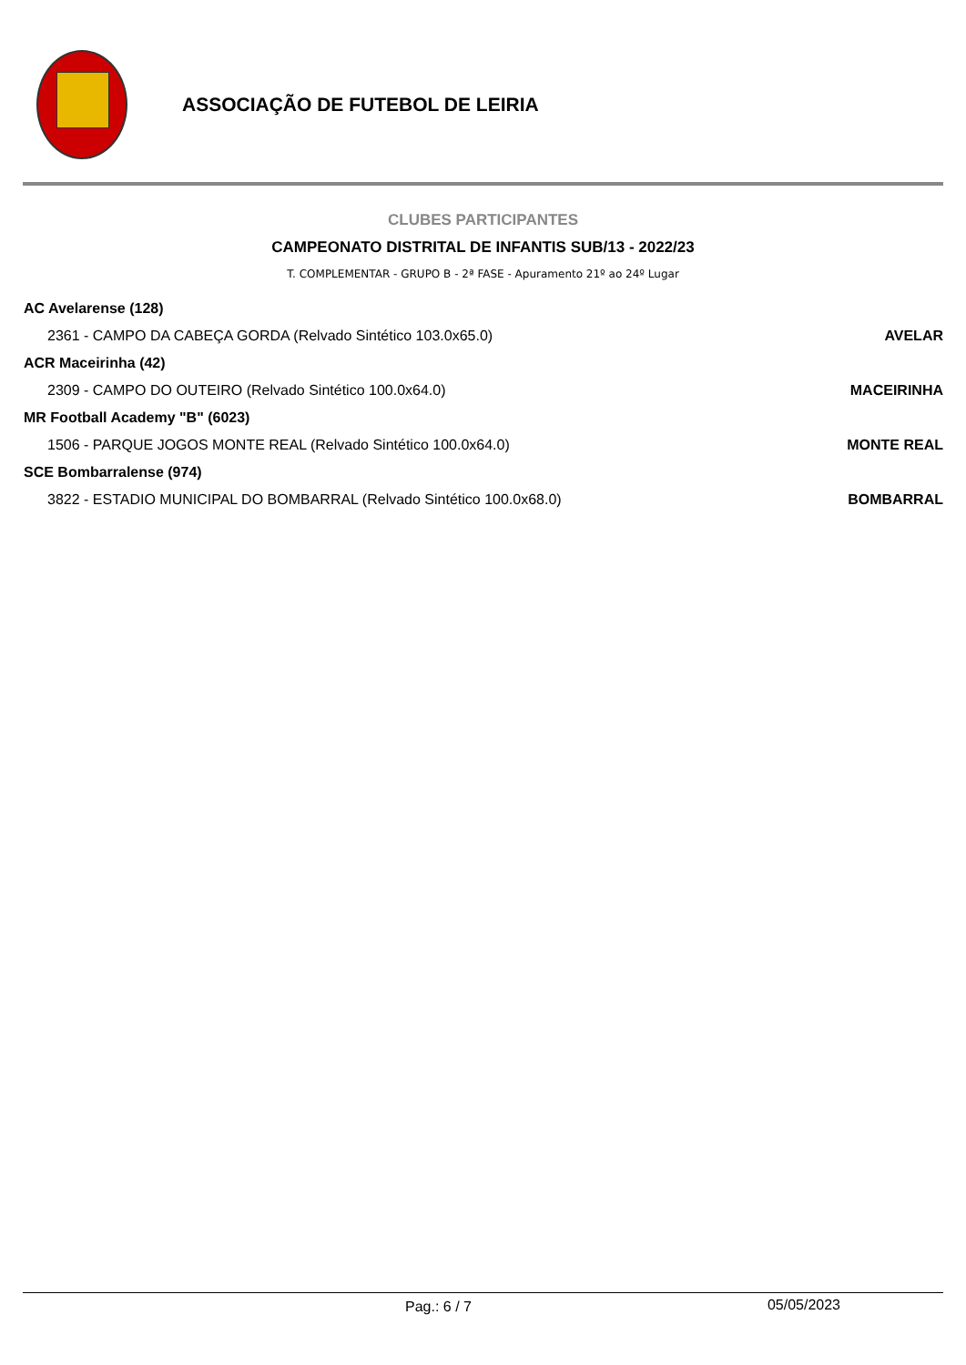ASSOCIAÇÃO DE FUTEBOL DE LEIRIA
CLUBES PARTICIPANTES
CAMPEONATO DISTRITAL DE INFANTIS SUB/13 - 2022/23
T. COMPLEMENTAR - GRUPO B - 2ª FASE - Apuramento 21º ao 24º Lugar
| AC Avelarense (128) | |
| 2361 - CAMPO DA CABEÇA GORDA (Relvado Sintético 103.0x65.0) | AVELAR |
| ACR Maceirinha (42) | |
| 2309 - CAMPO DO OUTEIRO (Relvado Sintético 100.0x64.0) | MACEIRINHA |
| MR Football Academy "B" (6023) | |
| 1506 - PARQUE JOGOS MONTE REAL (Relvado Sintético 100.0x64.0) | MONTE REAL |
| SCE Bombarralense (974) | |
| 3822 - ESTADIO MUNICIPAL DO BOMBARRAL (Relvado Sintético 100.0x68.0) | BOMBARRAL |
Pag.: 6 / 7 05/05/2023